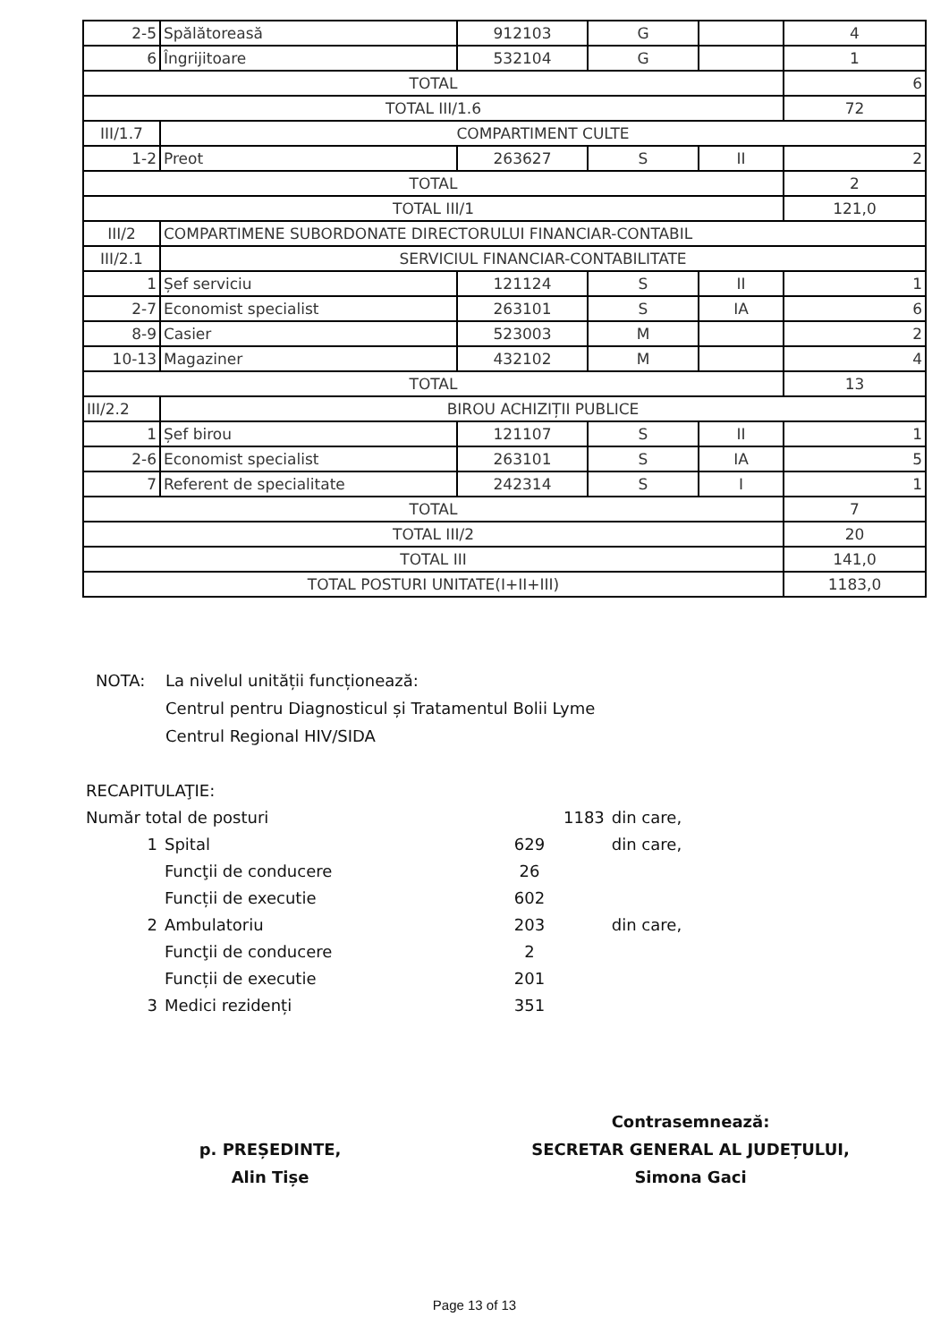| 2-5 | Spălătoreasă | 912103 | G | | 4 |
| 6 | Îngrijitoare | 532104 | G | | 1 |
| TOTAL | | | | | 6 |
| TOTAL III/1.6 | | | | | 72 |
| III/1.7 | COMPARTIMENT CULTE | | | | |
| 1-2 | Preot | 263627 | S | II | 2 |
| TOTAL | | | | | 2 |
| TOTAL III/1 | | | | | 121,0 |
| III/2 | COMPARTIMENE SUBORDONATE DIRECTORULUI FINANCIAR-CONTABIL | | | | |
| III/2.1 | SERVICIUL FINANCIAR-CONTABILITATE | | | | |
| 1 | Șef serviciu | 121124 | S | II | 1 |
| 2-7 | Economist specialist | 263101 | S | IA | 6 |
| 8-9 | Casier | 523003 | M | | 2 |
| 10-13 | Magaziner | 432102 | M | | 4 |
| TOTAL | | | | | 13 |
| III/2.2 | BIROU ACHIZIȚII PUBLICE | | | | |
| 1 | Șef birou | 121107 | S | II | 1 |
| 2-6 | Economist specialist | 263101 | S | IA | 5 |
| 7 | Referent de specialitate | 242314 | S | I | 1 |
| TOTAL | | | | | 7 |
| TOTAL III/2 | | | | | 20 |
| TOTAL III | | | | | 141,0 |
| TOTAL POSTURI UNITATE(I+II+III) | | | | | 1183,0 |
NOTA: La nivelul unității funcționează:
Centrul pentru Diagnosticul și Tratamentul Bolii Lyme
Centrul Regional HIV/SIDA
| RECAPITULAŢIE: | | | | |
| Număr total de posturi | | | 1183 | din care, |
| 1 | Spital | 629 | | din care, |
| | Funcţii de conducere | 26 | | |
| | Funcții de executie | 602 | | |
| 2 | Ambulatoriu | 203 | | din care, |
| | Funcţii de conducere | 2 | | |
| | Funcții de executie | 201 | | |
| 3 | Medici rezidenți | 351 | | |
p. PREȘEDINTE,
Alin Tișe
Contrasemnează:
SECRETAR GENERAL AL JUDEȚULUI,
Simona Gaci
Page 13 of 13